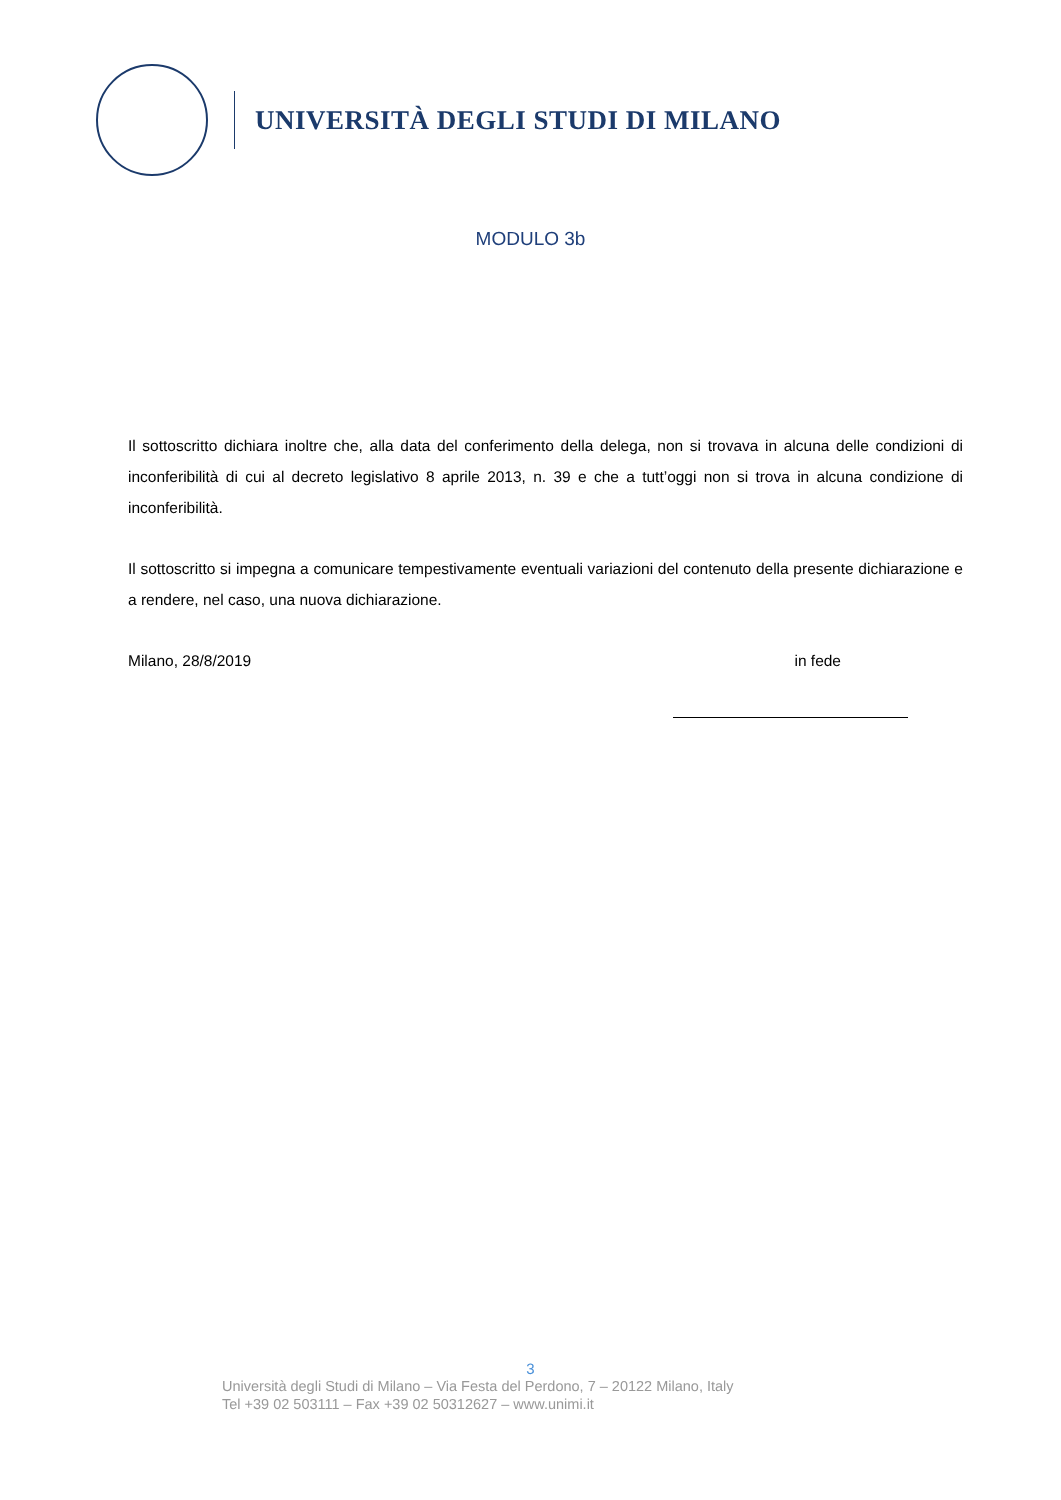UNIVERSITÀ DEGLI STUDI DI MILANO
MODULO 3b
Il sottoscritto dichiara inoltre che, alla data del conferimento della delega, non si trovava in alcuna delle condizioni di inconferibilità di cui al decreto legislativo 8 aprile 2013, n. 39 e che a tutt’oggi non si trova in alcuna condizione di inconferibilità.
Il sottoscritto si impegna a comunicare tempestivamente eventuali variazioni del contenuto della presente dichiarazione e a rendere, nel caso, una nuova dichiarazione.
Milano, 28/8/2019 in fede
3
Università degli Studi di Milano – Via Festa del Perdono, 7 – 20122 Milano, Italy
Tel +39 02 503111 – Fax +39 02 50312627 – www.unimi.it